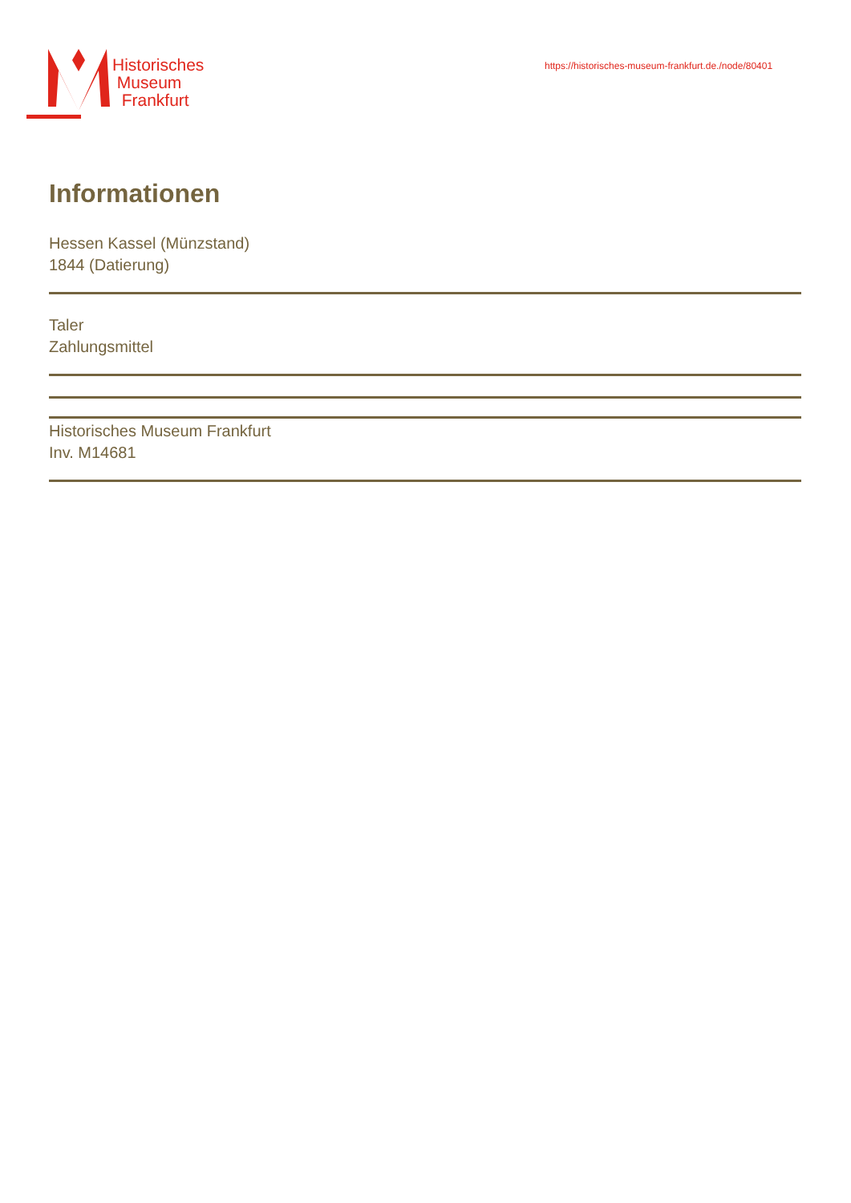Historisches
Museum
Frankfurt
https://historisches-museum-frankfurt.de./node/80401
Informationen
Hessen Kassel (Münzstand)
1844 (Datierung)
Taler
Zahlungsmittel
Historisches Museum Frankfurt
Inv. M14681